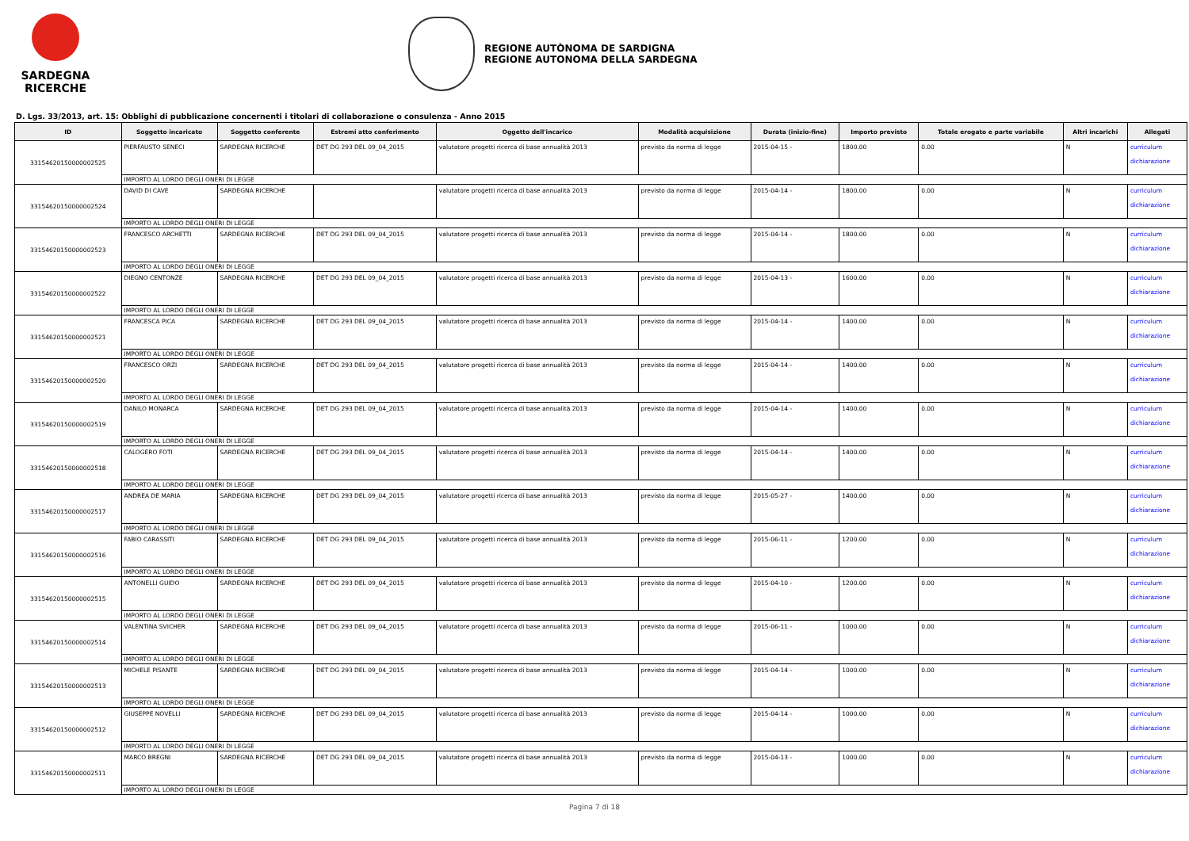SARDEGNA
RICERCHE
REGIONE AUTÒNOMA DE SARDIGNA
REGIONE AUTONOMA DELLA SARDEGNA
D. Lgs. 33/2013, art. 15: Obblighi di pubblicazione concernenti i titolari di collaborazione o consulenza - Anno 2015
| ID | Soggetto incaricato | Soggetto conferente | Estremi atto conferimento | Oggetto dell'incarico | Modalità acquisizione | Durata (inizio-fine) | Importo previsto | Totale erogato e parte variabile | Altri incarichi | Allegati |
| --- | --- | --- | --- | --- | --- | --- | --- | --- | --- | --- |
| 33154620150000002525 | PIERFAUSTO SENECI | SARDEGNA RICERCHE | DET DG 293 DEL 09_04_2015 | valutatore progetti ricerca di base annualità 2013 | previsto da norma di legge | 2015-04-15 - | 1800.00 | 0.00 | N | curriculum dichiarazione |
| | IMPORTO AL LORDO DEGLI ONERI DI LEGGE | | | | | | | | | |
| 33154620150000002524 | DAVID DI CAVE | SARDEGNA RICERCHE | | valutatore progetti ricerca di base annualità 2013 | previsto da norma di legge | 2015-04-14 - | 1800.00 | 0.00 | N | curriculum dichiarazione |
| | IMPORTO AL LORDO DEGLI ONERI DI LEGGE | | | | | | | | | |
| 33154620150000002523 | FRANCESCO ARCHETTI | SARDEGNA RICERCHE | DET DG 293 DEL 09_04_2015 | valutatore progetti ricerca di base annualità 2013 | previsto da norma di legge | 2015-04-14 - | 1800.00 | 0.00 | N | curriculum dichiarazione |
| | IMPORTO AL LORDO DEGLI ONERI DI LEGGE | | | | | | | | | |
| 33154620150000002522 | DIEGNO CENTONZE | SARDEGNA RICERCHE | DET DG 293 DEL 09_04_2015 | valutatore progetti ricerca di base annualità 2013 | previsto da norma di legge | 2015-04-13 - | 1600.00 | 0.00 | N | curriculum dichiarazione |
| | IMPORTO AL LORDO DEGLI ONERI DI LEGGE | | | | | | | | | |
| 33154620150000002521 | FRANCESCA PICA | SARDEGNA RICERCHE | DET DG 293 DEL 09_04_2015 | valutatore progetti ricerca di base annualità 2013 | previsto da norma di legge | 2015-04-14 - | 1400.00 | 0.00 | N | curriculum dichiarazione |
| | IMPORTO AL LORDO DEGLI ONERI DI LEGGE | | | | | | | | | |
| 33154620150000002520 | FRANCESCO ORZI | SARDEGNA RICERCHE | DET DG 293 DEL 09_04_2015 | valutatore progetti ricerca di base annualità 2013 | previsto da norma di legge | 2015-04-14 - | 1400.00 | 0.00 | N | curriculum dichiarazione |
| | IMPORTO AL LORDO DEGLI ONERI DI LEGGE | | | | | | | | | |
| 33154620150000002519 | DANILO MONARCA | SARDEGNA RICERCHE | DET DG 293 DEL 09_04_2015 | valutatore progetti ricerca di base annualità 2013 | previsto da norma di legge | 2015-04-14 - | 1400.00 | 0.00 | N | curriculum dichiarazione |
| | IMPORTO AL LORDO DEGLI ONERI DI LEGGE | | | | | | | | | |
| 33154620150000002518 | CALOGERO FOTI | SARDEGNA RICERCHE | DET DG 293 DEL 09_04_2015 | valutatore progetti ricerca di base annualità 2013 | previsto da norma di legge | 2015-04-14 - | 1400.00 | 0.00 | N | curriculum dichiarazione |
| | IMPORTO AL LORDO DEGLI ONERI DI LEGGE | | | | | | | | | |
| 33154620150000002517 | ANDREA DE MARIA | SARDEGNA RICERCHE | DET DG 293 DEL 09_04_2015 | valutatore progetti ricerca di base annualità 2013 | previsto da norma di legge | 2015-05-27 - | 1400.00 | 0.00 | N | curriculum dichiarazione |
| | IMPORTO AL LORDO DEGLI ONERI DI LEGGE | | | | | | | | | |
| 33154620150000002516 | FABIO CARASSITI | SARDEGNA RICERCHE | DET DG 293 DEL 09_04_2015 | valutatore progetti ricerca di base annualità 2013 | previsto da norma di legge | 2015-06-11 - | 1200.00 | 0.00 | N | curriculum dichiarazione |
| | IMPORTO AL LORDO DEGLI ONERI DI LEGGE | | | | | | | | | |
| 33154620150000002515 | ANTONELLI GUIDO | SARDEGNA RICERCHE | DET DG 293 DEL 09_04_2015 | valutatore progetti ricerca di base annualità 2013 | previsto da norma di legge | 2015-04-10 - | 1200.00 | 0.00 | N | curriculum dichiarazione |
| | IMPORTO AL LORDO DEGLI ONERI DI LEGGE | | | | | | | | | |
| 33154620150000002514 | VALENTINA SVICHER | SARDEGNA RICERCHE | DET DG 293 DEL 09_04_2015 | valutatore progetti ricerca di base annualità 2013 | previsto da norma di legge | 2015-06-11 - | 1000.00 | 0.00 | N | curriculum dichiarazione |
| | IMPORTO AL LORDO DEGLI ONERI DI LEGGE | | | | | | | | | |
| 33154620150000002513 | MICHELE PISANTE | SARDEGNA RICERCHE | DET DG 293 DEL 09_04_2015 | valutatore progetti ricerca di base annualità 2013 | previsto da norma di legge | 2015-04-14 - | 1000.00 | 0.00 | N | curriculum dichiarazione |
| | IMPORTO AL LORDO DEGLI ONERI DI LEGGE | | | | | | | | | |
| 33154620150000002512 | GIUSEPPE NOVELLI | SARDEGNA RICERCHE | DET DG 293 DEL 09_04_2015 | valutatore progetti ricerca di base annualità 2013 | previsto da norma di legge | 2015-04-14 - | 1000.00 | 0.00 | N | curriculum dichiarazione |
| | IMPORTO AL LORDO DEGLI ONERI DI LEGGE | | | | | | | | | |
| 33154620150000002511 | MARCO BREGNI | SARDEGNA RICERCHE | DET DG 293 DEL 09_04_2015 | valutatore progetti ricerca di base annualità 2013 | previsto da norma di legge | 2015-04-13 - | 1000.00 | 0.00 | N | curriculum dichiarazione |
| | IMPORTO AL LORDO DEGLI ONERI DI LEGGE | | | | | | | | | |
Pagina 7 di 18